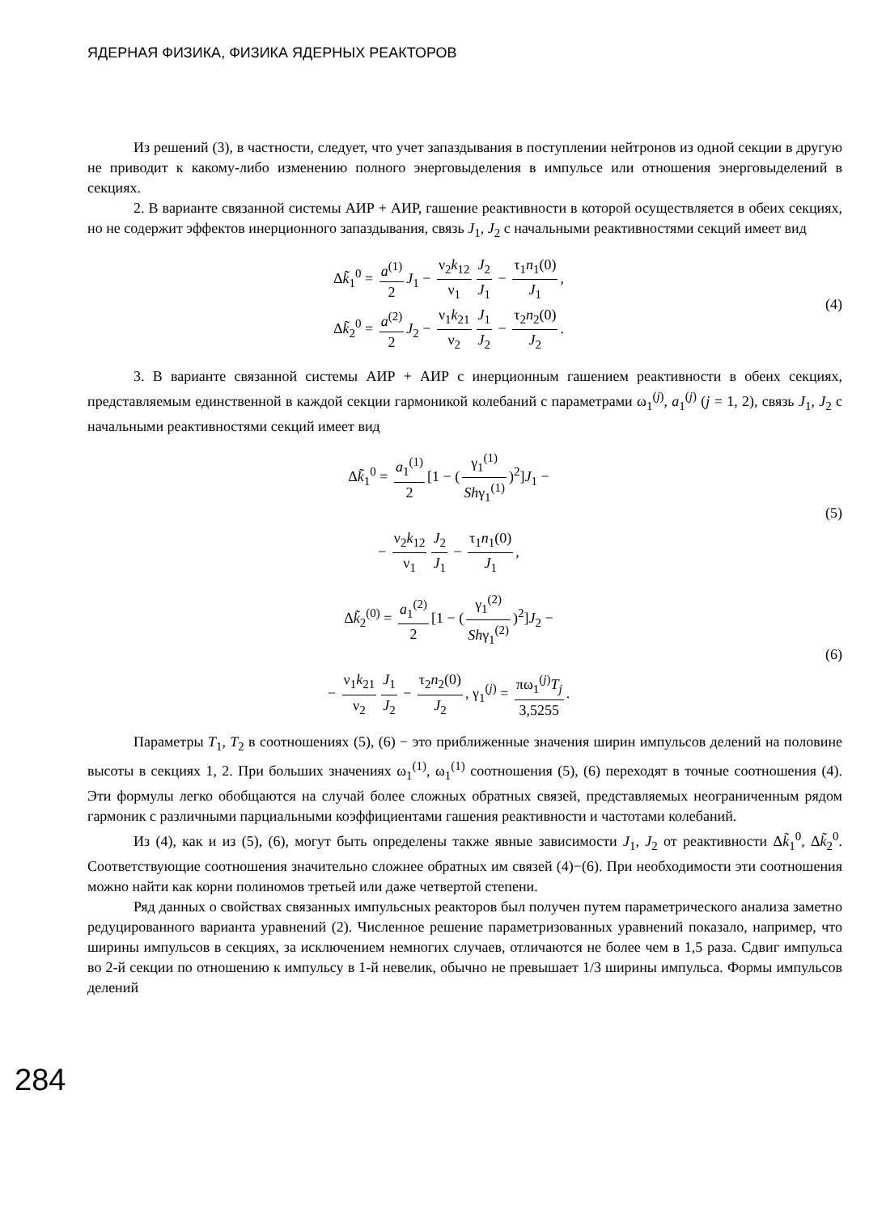ЯДЕРНАЯ ФИЗИКА, ФИЗИКА ЯДЕРНЫХ РЕАКТОРОВ
Из решений (3), в частности, следует, что учет запаздывания в поступлении нейтронов из одной секции в другую не приводит к какому-либо изменению полного энерговыделения в импульсе или отношения энерговыделений в секциях.
2. В варианте связанной системы АИР + АИР, гашение реактивности в которой осуществляется в обеих секциях, но не содержит эффектов инерционного запаздывания, связь J<sub>1</sub>, J<sub>2</sub> с начальными реактивностями секций имеет вид
Δk̃<sub>1</sub><sup>0</sup> = a<sup>(1)</sup> 2 J<sub>1</sub> − ν<sub>2</sub>k<sub>12</sub> ν<sub>1</sub> J<sub>2</sub> J<sub>1</sub> − τ<sub>1</sub>n<sub>1</sub>(0) J<sub>1</sub>,
Δk̃<sub>2</sub><sup>0</sup> = a<sup>(2)</sup> 2 J<sub>2</sub> − ν<sub>1</sub>k<sub>21</sub> ν<sub>2</sub> J<sub>1</sub> J<sub>2</sub> − τ<sub>2</sub>n<sub>2</sub>(0) J<sub>2</sub>.
(4)
3. В варианте связанной системы АИР + АИР с инерционным гашением реактивности в обеих секциях, представляемым единственной в каждой секции гармоникой колебаний с параметрами ω<sub>1</sub><sup>(j)</sup>, a<sub>1</sub><sup>(j)</sup> (j = 1, 2), связь J<sub>1</sub>, J<sub>2</sub> с начальными реактивностями секций имеет вид
Δk̃<sub>1</sub><sup>0</sup> = a<sub>1</sub><sup>(1)</sup> 2 [1 − (γ<sub>1</sub><sup>(1)</sup> Shγ<sub>1</sub><sup>(1)</sup>)<sup>2</sup>]J<sub>1</sub> −
− ν<sub>2</sub>k<sub>12</sub> ν<sub>1</sub> J<sub>2</sub> J<sub>1</sub> − τ<sub>1</sub>n<sub>1</sub>(0) J<sub>1</sub>,
(5)
Δk̃<sub>2</sub><sup>(0)</sup> = a<sub>1</sub><sup>(2)</sup> 2 [1 − (γ<sub>1</sub><sup>(2)</sup> Shγ<sub>1</sub><sup>(2)</sup>)<sup>2</sup>]J<sub>2</sub> −
− ν<sub>1</sub>k<sub>21</sub> ν<sub>2</sub> J<sub>1</sub> J<sub>2</sub> − τ<sub>2</sub>n<sub>2</sub>(0) J<sub>2</sub>, γ<sub>1</sub><sup>(j)</sup> = πω<sub>1</sub><sup>(j)</sup>T<sub>j</sub> 3,5255.
(6)
Параметры T<sub>1</sub>, T<sub>2</sub> в соотношениях (5), (6) − это приближенные значения ширин импульсов делений на половине высоты в секциях 1, 2. При больших значениях ω<sub>1</sub><sup>(1)</sup>, ω<sub>1</sub><sup>(1)</sup> соотношения (5), (6) переходят в точные соотношения (4). Эти формулы легко обобщаются на случай более сложных обратных связей, представляемых неограниченным рядом гармоник с различными парциальными коэффициентами гашения реактивности и частотами колебаний.
Из (4), как и из (5), (6), могут быть определены также явные зависимости J<sub>1</sub>, J<sub>2</sub> от реактивности Δk̃<sub>1</sub><sup>0</sup>, Δk̃<sub>2</sub><sup>0</sup>. Соответствующие соотношения значительно сложнее обратных им связей (4)−(6). При необходимости эти соотношения можно найти как корни полиномов третьей или даже четвертой степени.
Ряд данных о свойствах связанных импульсных реакторов был получен путем параметрического анализа заметно редуцированного варианта уравнений (2). Численное решение параметризованных уравнений показало, например, что ширины импульсов в секциях, за исключением немногих случаев, отличаются не более чем в 1,5 раза. Сдвиг импульса во 2-й секции по отношению к импульсу в 1-й невелик, обычно не превышает 1/3 ширины импульса. Формы импульсов делений
284